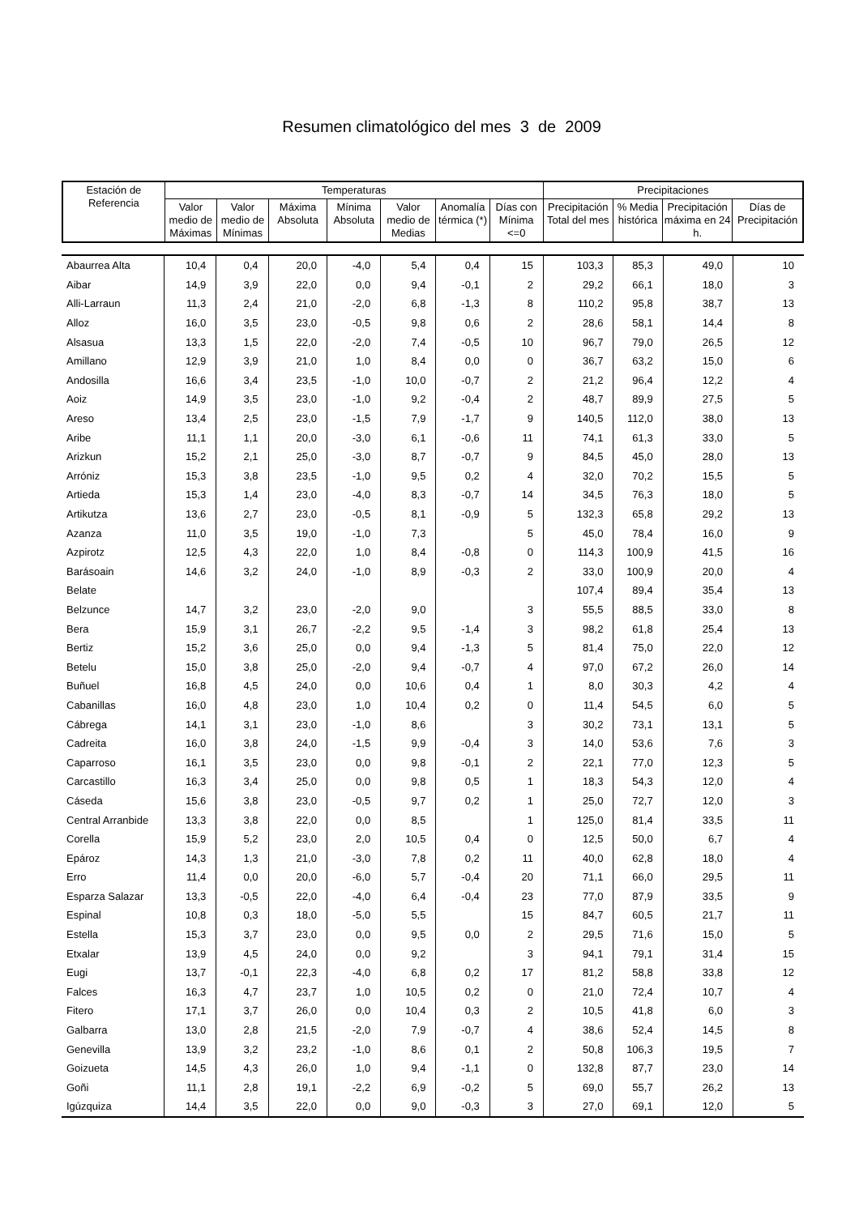Resumen climatológico del mes 3 de 2009
| Estación de Referencia | Temperaturas | | | | | | | Precipitaciones | | | |
| --- | --- | --- | --- | --- | --- | --- | --- | --- | --- | --- | --- |
| | Valor medio de Máximas | Valor medio de Mínimas | Máxima Absoluta | Mínima Absoluta | Valor medio de Medias | Anomalía térmica (*) | Días con Mínima <=0 | Precipitación Total del mes | % Media histórica | Precipitación máxima en 24 h. | Días de Precipitación |
| Abaurrea Alta | 10,4 | 0,4 | 20,0 | -4,0 | 5,4 | 0,4 | 15 | 103,3 | 85,3 | 49,0 | 10 |
| Aibar | 14,9 | 3,9 | 22,0 | 0,0 | 9,4 | -0,1 | 2 | 29,2 | 66,1 | 18,0 | 3 |
| Alli-Larraun | 11,3 | 2,4 | 21,0 | -2,0 | 6,8 | -1,3 | 8 | 110,2 | 95,8 | 38,7 | 13 |
| Alloz | 16,0 | 3,5 | 23,0 | -0,5 | 9,8 | 0,6 | 2 | 28,6 | 58,1 | 14,4 | 8 |
| Alsasua | 13,3 | 1,5 | 22,0 | -2,0 | 7,4 | -0,5 | 10 | 96,7 | 79,0 | 26,5 | 12 |
| Amillano | 12,9 | 3,9 | 21,0 | 1,0 | 8,4 | 0,0 | 0 | 36,7 | 63,2 | 15,0 | 6 |
| Andosilla | 16,6 | 3,4 | 23,5 | -1,0 | 10,0 | -0,7 | 2 | 21,2 | 96,4 | 12,2 | 4 |
| Aoiz | 14,9 | 3,5 | 23,0 | -1,0 | 9,2 | -0,4 | 2 | 48,7 | 89,9 | 27,5 | 5 |
| Areso | 13,4 | 2,5 | 23,0 | -1,5 | 7,9 | -1,7 | 9 | 140,5 | 112,0 | 38,0 | 13 |
| Aribe | 11,1 | 1,1 | 20,0 | -3,0 | 6,1 | -0,6 | 11 | 74,1 | 61,3 | 33,0 | 5 |
| Arizkun | 15,2 | 2,1 | 25,0 | -3,0 | 8,7 | -0,7 | 9 | 84,5 | 45,0 | 28,0 | 13 |
| Arróniz | 15,3 | 3,8 | 23,5 | -1,0 | 9,5 | 0,2 | 4 | 32,0 | 70,2 | 15,5 | 5 |
| Artieda | 15,3 | 1,4 | 23,0 | -4,0 | 8,3 | -0,7 | 14 | 34,5 | 76,3 | 18,0 | 5 |
| Artikutza | 13,6 | 2,7 | 23,0 | -0,5 | 8,1 | -0,9 | 5 | 132,3 | 65,8 | 29,2 | 13 |
| Azanza | 11,0 | 3,5 | 19,0 | -1,0 | 7,3 | | 5 | 45,0 | 78,4 | 16,0 | 9 |
| Azpirotz | 12,5 | 4,3 | 22,0 | 1,0 | 8,4 | -0,8 | 0 | 114,3 | 100,9 | 41,5 | 16 |
| Barásoain | 14,6 | 3,2 | 24,0 | -1,0 | 8,9 | -0,3 | 2 | 33,0 | 100,9 | 20,0 | 4 |
| Belate | | | | | | | | 107,4 | 89,4 | 35,4 | 13 |
| Belzunce | 14,7 | 3,2 | 23,0 | -2,0 | 9,0 | | 3 | 55,5 | 88,5 | 33,0 | 8 |
| Bera | 15,9 | 3,1 | 26,7 | -2,2 | 9,5 | -1,4 | 3 | 98,2 | 61,8 | 25,4 | 13 |
| Bertiz | 15,2 | 3,6 | 25,0 | 0,0 | 9,4 | -1,3 | 5 | 81,4 | 75,0 | 22,0 | 12 |
| Betelu | 15,0 | 3,8 | 25,0 | -2,0 | 9,4 | -0,7 | 4 | 97,0 | 67,2 | 26,0 | 14 |
| Buñuel | 16,8 | 4,5 | 24,0 | 0,0 | 10,6 | 0,4 | 1 | 8,0 | 30,3 | 4,2 | 4 |
| Cabanillas | 16,0 | 4,8 | 23,0 | 1,0 | 10,4 | 0,2 | 0 | 11,4 | 54,5 | 6,0 | 5 |
| Cábrega | 14,1 | 3,1 | 23,0 | -1,0 | 8,6 | | 3 | 30,2 | 73,1 | 13,1 | 5 |
| Cadreita | 16,0 | 3,8 | 24,0 | -1,5 | 9,9 | -0,4 | 3 | 14,0 | 53,6 | 7,6 | 3 |
| Caparroso | 16,1 | 3,5 | 23,0 | 0,0 | 9,8 | -0,1 | 2 | 22,1 | 77,0 | 12,3 | 5 |
| Carcastillo | 16,3 | 3,4 | 25,0 | 0,0 | 9,8 | 0,5 | 1 | 18,3 | 54,3 | 12,0 | 4 |
| Cáseda | 15,6 | 3,8 | 23,0 | -0,5 | 9,7 | 0,2 | 1 | 25,0 | 72,7 | 12,0 | 3 |
| Central Arranbide | 13,3 | 3,8 | 22,0 | 0,0 | 8,5 | | 1 | 125,0 | 81,4 | 33,5 | 11 |
| Corella | 15,9 | 5,2 | 23,0 | 2,0 | 10,5 | 0,4 | 0 | 12,5 | 50,0 | 6,7 | 4 |
| Epároz | 14,3 | 1,3 | 21,0 | -3,0 | 7,8 | 0,2 | 11 | 40,0 | 62,8 | 18,0 | 4 |
| Erro | 11,4 | 0,0 | 20,0 | -6,0 | 5,7 | -0,4 | 20 | 71,1 | 66,0 | 29,5 | 11 |
| Esparza Salazar | 13,3 | -0,5 | 22,0 | -4,0 | 6,4 | -0,4 | 23 | 77,0 | 87,9 | 33,5 | 9 |
| Espinal | 10,8 | 0,3 | 18,0 | -5,0 | 5,5 | | 15 | 84,7 | 60,5 | 21,7 | 11 |
| Estella | 15,3 | 3,7 | 23,0 | 0,0 | 9,5 | 0,0 | 2 | 29,5 | 71,6 | 15,0 | 5 |
| Etxalar | 13,9 | 4,5 | 24,0 | 0,0 | 9,2 | | 3 | 94,1 | 79,1 | 31,4 | 15 |
| Eugi | 13,7 | -0,1 | 22,3 | -4,0 | 6,8 | 0,2 | 17 | 81,2 | 58,8 | 33,8 | 12 |
| Falces | 16,3 | 4,7 | 23,7 | 1,0 | 10,5 | 0,2 | 0 | 21,0 | 72,4 | 10,7 | 4 |
| Fitero | 17,1 | 3,7 | 26,0 | 0,0 | 10,4 | 0,3 | 2 | 10,5 | 41,8 | 6,0 | 3 |
| Galbarra | 13,0 | 2,8 | 21,5 | -2,0 | 7,9 | -0,7 | 4 | 38,6 | 52,4 | 14,5 | 8 |
| Genevilla | 13,9 | 3,2 | 23,2 | -1,0 | 8,6 | 0,1 | 2 | 50,8 | 106,3 | 19,5 | 7 |
| Goizueta | 14,5 | 4,3 | 26,0 | 1,0 | 9,4 | -1,1 | 0 | 132,8 | 87,7 | 23,0 | 14 |
| Goñi | 11,1 | 2,8 | 19,1 | -2,2 | 6,9 | -0,2 | 5 | 69,0 | 55,7 | 26,2 | 13 |
| Igúzquiza | 14,4 | 3,5 | 22,0 | 0,0 | 9,0 | -0,3 | 3 | 27,0 | 69,1 | 12,0 | 5 |